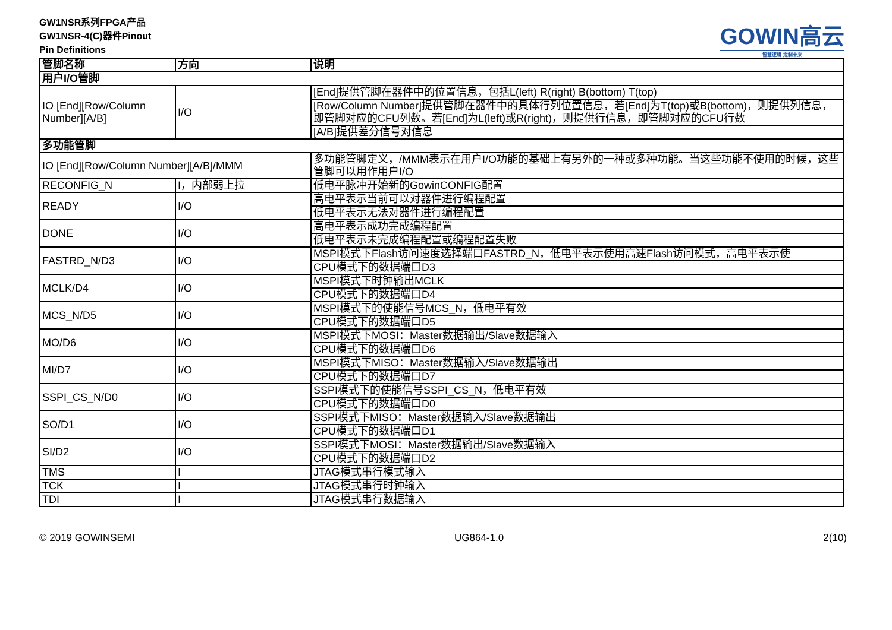GW1NSR系列FPGA产品
GW1NSR-4(C)器件Pinout
Pin Definitions
GOWIN高云
智慧逻辑 定制未来
| 管脚名称 | 方向 | 说明 |
| --- | --- | --- |
| 用户I/O管脚 | | |
| IO [End][Row/Column Number][A/B] | I/O | [End]提供管脚在器件中的位置信息，包括L(left) R(right) B(bottom) T(top) |
| | | [Row/Column Number]提供管脚在器件中的具体行列位置信息，若[End]为T(top)或B(bottom)，则提供列信息，即管脚对应的CFU列数。若[End]为L(left)或R(right)，则提供行信息，即管脚对应的CFU行数 |
| | | [A/B]提供差分信号对信息 |
| 多功能管脚 | | |
| IO [End][Row/Column Number][A/B]/MMM | | 多功能管脚定义，/MMM表示在用户I/O功能的基础上有另外的一种或多种功能。当这些功能不使用的时候，这些管脚可以用作用户I/O |
| RECONFIG_N | I，内部弱上拉 | 低电平脉冲开始新的GowinCONFIG配置 |
| READY | I/O | 高电平表示当前可以对器件进行编程配置 |
| | | 低电平表示无法对器件进行编程配置 |
| DONE | I/O | 高电平表示成功完成编程配置 |
| | | 低电平表示未完成编程配置或编程配置失败 |
| FASTRD_N/D3 | I/O | MSPI模式下Flash访问速度选择端口FASTRD_N，低电平表示使用高速Flash访问模式，高电平表示使 |
| | | CPU模式下的数据端口D3 |
| MCLK/D4 | I/O | MSPI模式下时钟输出MCLK |
| | | CPU模式下的数据端口D4 |
| MCS_N/D5 | I/O | MSPI模式下的使能信号MCS_N，低电平有效 |
| | | CPU模式下的数据端口D5 |
| MO/D6 | I/O | MSPI模式下MOSI：Master数据输出/Slave数据输入 |
| | | CPU模式下的数据端口D6 |
| MI/D7 | I/O | MSPI模式下MISO：Master数据输入/Slave数据输出 |
| | | CPU模式下的数据端口D7 |
| SSPI_CS_N/D0 | I/O | SSPI模式下的使能信号SSPI_CS_N，低电平有效 |
| | | CPU模式下的数据端口D0 |
| SO/D1 | I/O | SSPI模式下MISO：Master数据输入/Slave数据输出 |
| | | CPU模式下的数据端口D1 |
| SI/D2 | I/O | SSPI模式下MOSI：Master数据输出/Slave数据输入 |
| | | CPU模式下的数据端口D2 |
| TMS | I | JTAG模式串行模式输入 |
| TCK | I | JTAG模式串行时钟输入 |
| TDI | I | JTAG模式串行数据输入 |
© 2019 GOWINSEMI UG864-1.0 2(10)